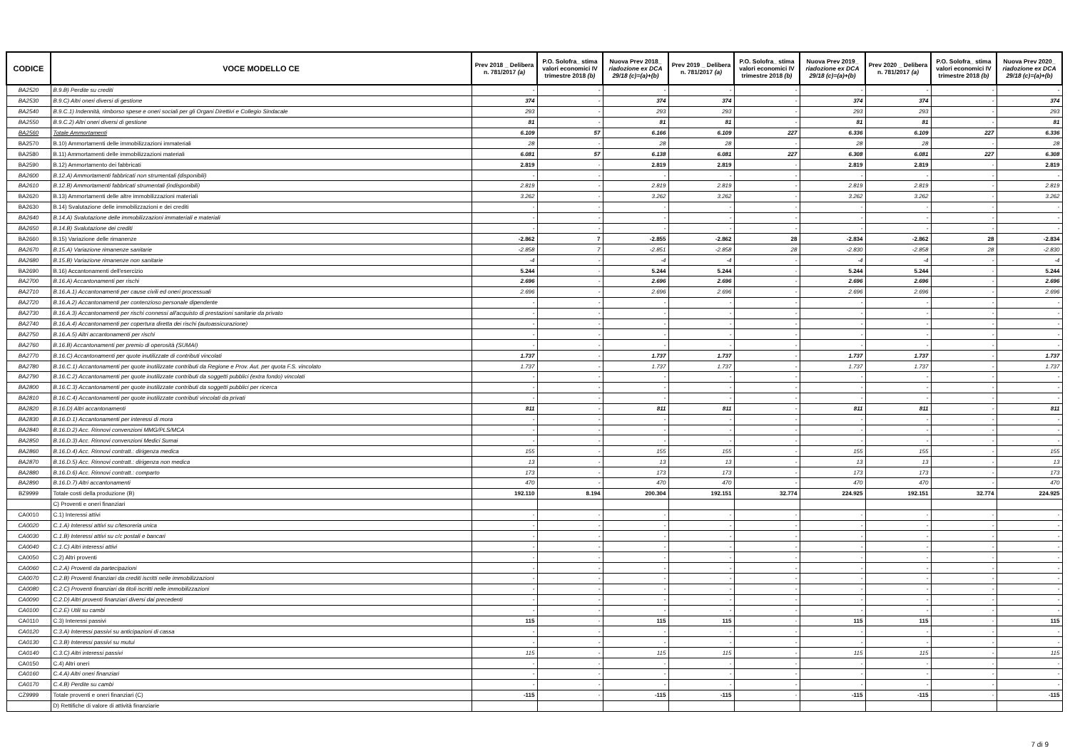| CODICE | VOCE MODELLO CE | Prev 2018 _ Delibera n. 781/2017 (a) | P.O. Solofra_ stima valori economici IV trimestre 2018 (b) | Nuova Prev 2018_ riadozione ex DCA 29/18 (c)=(a)+(b) | Prev 2019 _ Delibera n. 781/2017 (a) | P.O. Solofra_ stima valori economici IV trimestre 2018 (b) | Nuova Prev 2019_ riadozione ex DCA 29/18 (c)=(a)+(b) | Prev 2020 _ Delibera n. 781/2017 (a) | P.O. Solofra_ stima valori economici IV trimestre 2018 (b) | Nuova Prev 2020_ riadozione ex DCA 29/18 (c)=(a)+(b) |
| --- | --- | --- | --- | --- | --- | --- | --- | --- | --- | --- |
| BA2520 | B.9.B) Perdite su crediti | - | - | - | - | - | - | - | - | - |
| BA2530 | B.9.C) Altri oneri diversi di gestione | 374 | - | 374 | 374 | - | 374 | 374 | - | 374 |
| BA2540 | B.9.C.1) Indennità, rimborso spese e oneri sociali per gli Organi Direttivi e Collegio Sindacale | 293 | - | 293 | 293 | - | 293 | 293 | - | 293 |
| BA2550 | B.9.C.2) Altri oneri diversi di gestione | 81 | - | 81 | 81 | - | 81 | 81 | - | 81 |
| BA2560 | Totale Ammortamenti | 6.109 | 57 | 6.166 | 6.109 | 227 | 6.336 | 6.109 | 227 | 6.336 |
| BA2570 | B.10) Ammortamenti delle immobilizzazioni immateriali | 28 | - | 28 | 28 | - | 28 | 28 | - | 28 |
| BA2580 | B.11) Ammortamenti delle immobilizzazioni materiali | 6.081 | 57 | 6.138 | 6.081 | 227 | 6.308 | 6.081 | 227 | 6.308 |
| BA2590 | B.12) Ammortamento dei fabbricati | 2.819 | - | 2.819 | 2.819 | - | 2.819 | 2.819 | - | 2.819 |
| BA2600 | B.12.A) Ammortamenti fabbricati non strumentali (disponibili) | - | - | - | - | - | - | - | - | - |
| BA2610 | B.12.B) Ammortamenti fabbricati strumentali (indisponibili) | 2.819 | - | 2.819 | 2.819 | - | 2.819 | 2.819 | - | 2.819 |
| BA2620 | B.13) Ammortamenti delle altre immobilizzazioni materiali | 3.262 | - | 3.262 | 3.262 | - | 3.262 | 3.262 | - | 3.262 |
| BA2630 | B.14) Svalutazione delle immobilizzazioni e dei crediti | - | - | - | - | - | - | - | - | - |
| BA2640 | B.14.A) Svalutazione delle immobilizzazioni immateriali e materiali | - | - | - | - | - | - | - | - | - |
| BA2650 | B.14.B) Svalutazione dei crediti | - | - | - | - | - | - | - | - | - |
| BA2660 | B.15) Variazione delle rimanenze | -2.862 | 7 | -2.855 | -2.862 | 28 | -2.834 | -2.862 | 28 | -2.834 |
| BA2670 | B.15.A) Variazione rimanenze sanitarie | -2.858 | 7 | -2.851 | -2.858 | 28 | -2.830 | -2.858 | 28 | -2.830 |
| BA2680 | B.15.B) Variazione rimanenze non sanitarie | -4 | - | -4 | -4 | - | -4 | -4 | - | -4 |
| BA2690 | B.16) Accantonamenti dell'esercizio | 5.244 | - | 5.244 | 5.244 | - | 5.244 | 5.244 | - | 5.244 |
| BA2700 | B.16.A) Accantonamenti per rischi | 2.696 | - | 2.696 | 2.696 | - | 2.696 | 2.696 | - | 2.696 |
| BA2710 | B.16.A.1) Accantonamenti per cause civili ed oneri processuali | 2.696 | - | 2.696 | 2.696 | - | 2.696 | 2.696 | - | 2.696 |
| BA2720 | B.16.A.2) Accantonamenti per contenzioso personale dipendente | - | - | - | - | - | - | - | - | - |
| BA2730 | B.16.A.3) Accantonamenti per rischi connessi all'acquisto di prestazioni sanitarie da privato | - | - | - | - | - | - | - | - | - |
| BA2740 | B.16.A.4) Accantonamenti per copertura diretta dei rischi (autoassicurazione) | - | - | - | - | - | - | - | - | - |
| BA2750 | B.16.A.5) Altri accantonamenti per rischi | - | - | - | - | - | - | - | - | - |
| BA2760 | B.16.B) Accantonamenti per premio di operosità (SUMAI) | - | - | - | - | - | - | - | - | - |
| BA2770 | B.16.C) Accantonamenti per quote inutilizzate di contributi vincolati | 1.737 | - | 1.737 | 1.737 | - | 1.737 | 1.737 | - | 1.737 |
| BA2780 | B.16.C.1) Accantonamenti per quote inutilizzate contributi da Regione e Prov. Aut. per quota F.S. vincolato | 1.737 | - | 1.737 | 1.737 | - | 1.737 | 1.737 | - | 1.737 |
| BA2790 | B.16.C.2) Accantonamenti per quote inutilizzate contributi da soggetti pubblici (extra fondo) vincolati | - | - | - | - | - | - | - | - | - |
| BA2800 | B.16.C.3) Accantonamenti per quote inutilizzate contributi da soggetti pubblici per ricerca | - | - | - | - | - | - | - | - | - |
| BA2810 | B.16.C.4) Accantonamenti per quote inutilizzate contributi vincolati da privati | - | - | - | - | - | - | - | - | - |
| BA2820 | B.16.D) Altri accantonamenti | 811 | - | 811 | 811 | - | 811 | 811 | - | 811 |
| BA2830 | B.16.D.1) Accantonamenti per interessi di mora | - | - | - | - | - | - | - | - | - |
| BA2840 | B.16.D.2) Acc. Rinnovi convenzioni MMG/PLS/MCA | - | - | - | - | - | - | - | - | - |
| BA2850 | B.16.D.3) Acc. Rinnovi convenzioni Medici Sumai | - | - | - | - | - | - | - | - | - |
| BA2860 | B.16.D.4) Acc. Rinnovi contratt.: dirigenza medica | 155 | - | 155 | 155 | - | 155 | 155 | - | 155 |
| BA2870 | B.16.D.5) Acc. Rinnovi contratt.: dirigenza non medica | 13 | - | 13 | 13 | - | 13 | 13 | - | 13 |
| BA2880 | B.16.D.6) Acc. Rinnovi contratt.: comparto | 173 | - | 173 | 173 | - | 173 | 173 | - | 173 |
| BA2890 | B.16.D.7) Altri accantonamenti | 470 | - | 470 | 470 | - | 470 | 470 | - | 470 |
| BZ9999 | Totale costi della produzione (B) | 192.110 | 8.194 | 200.304 | 192.151 | 32.774 | 224.925 | 192.151 | 32.774 | 224.925 |
| | C) Proventi e oneri finanziari | | | | | | | | | |
| CA0010 | C.1) Interessi attivi | - | - | - | - | - | - | - | - | - |
| CA0020 | C.1.A) Interessi attivi su c/tesoreria unica | - | - | - | - | - | - | - | - | - |
| CA0030 | C.1.B) Interessi attivi su c/c postali e bancari | - | - | - | - | - | - | - | - | - |
| CA0040 | C.1.C) Altri interessi attivi | - | - | - | - | - | - | - | - | - |
| CA0050 | C.2) Altri proventi | - | - | - | - | - | - | - | - | - |
| CA0060 | C.2.A) Proventi da partecipazioni | - | - | - | - | - | - | - | - | - |
| CA0070 | C.2.B) Proventi finanziari da crediti iscritti nelle immobilizzazioni | - | - | - | - | - | - | - | - | - |
| CA0080 | C.2.C) Proventi finanziari da titoli iscritti nelle immobilizzazioni | - | - | - | - | - | - | - | - | - |
| CA0090 | C.2.D) Altri proventi finanziari diversi dai precedenti | - | - | - | - | - | - | - | - | - |
| CA0100 | C.2.E) Utili su cambi | - | - | - | - | - | - | - | - | - |
| CA0110 | C.3) Interessi passivi | 115 | - | 115 | 115 | - | 115 | 115 | - | 115 |
| CA0120 | C.3.A) Interessi passivi su anticipazioni di cassa | - | - | - | - | - | - | - | - | - |
| CA0130 | C.3.B) Interessi passivi su mutui | - | - | - | - | - | - | - | - | - |
| CA0140 | C.3.C) Altri interessi passivi | 115 | - | 115 | 115 | - | 115 | 115 | - | 115 |
| CA0150 | C.4) Altri oneri | - | - | - | - | - | - | - | - | - |
| CA0160 | C.4.A) Altri oneri finanziari | - | - | - | - | - | - | - | - | - |
| CA0170 | C.4.B) Perdite su cambi | - | - | - | - | - | - | - | - | - |
| CZ9999 | Totale proventi e oneri finanziari (C) | -115 | - | -115 | -115 | - | -115 | -115 | - | -115 |
| | D) Rettifiche di valore di attività finanziarie | | | | | | | | | |
7 di 9